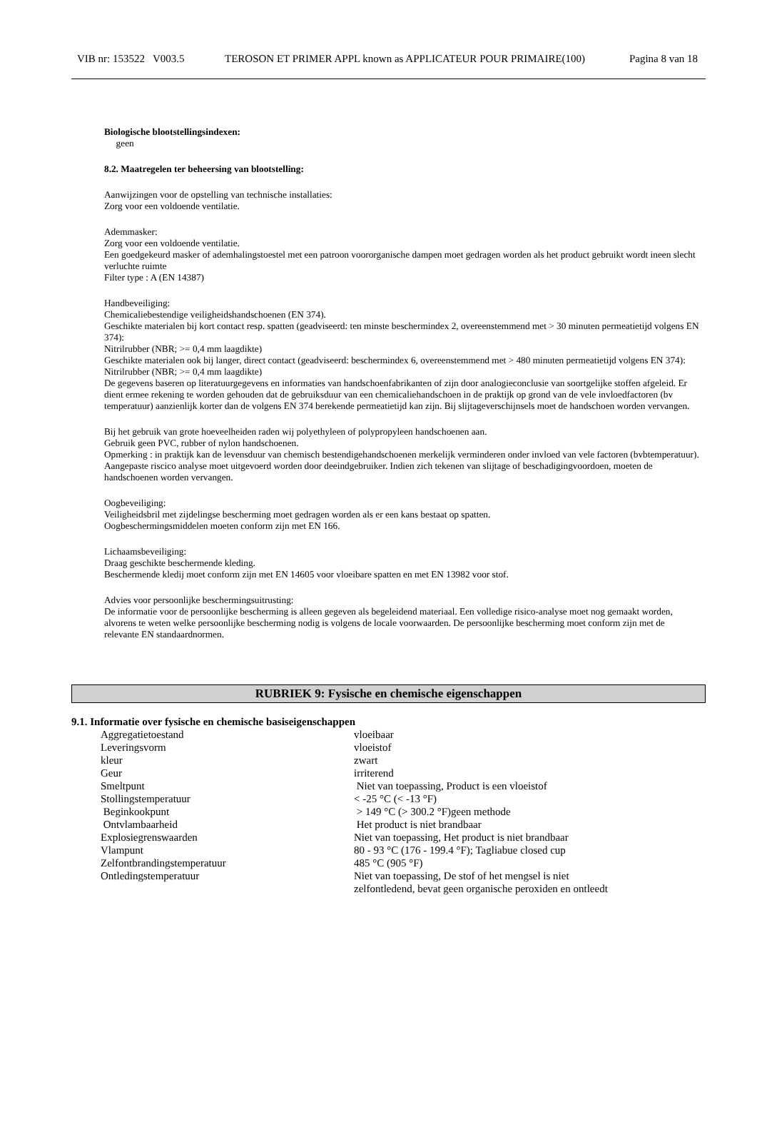VIB nr: 153522 V003.5 TEROSON ET PRIMER APPL known as APPLICATEUR POUR PRIMAIRE(100) Pagina 8 van 18
Biologische blootstellingsindexen:
geen
8.2. Maatregelen ter beheersing van blootstelling:
Aanwijzingen voor de opstelling van technische installaties:
Zorg voor een voldoende ventilatie.
Ademmasker:
Zorg voor een voldoende ventilatie.
Een goedgekeurd masker of ademhalingstoestel met een patroon voororganische dampen moet gedragen worden als het product gebruikt wordt ineen slecht verluchte ruimte
Filter type : A (EN 14387)
Handbeveiliging:
Chemicaliebestendige veiligheidshandschoenen (EN 374).
Geschikte materialen bij kort contact resp. spatten (geadviseerd: ten minste beschermindex 2, overeenstemmend met > 30 minuten permeatietijd volgens EN 374):
Nitrilrubber (NBR; >= 0,4 mm laagdikte)
Geschikte materialen ook bij langer, direct contact (geadviseerd: beschermindex 6, overeenstemmend met > 480 minuten permeatietijd volgens EN 374):
Nitrilrubber (NBR; >= 0,4 mm laagdikte)
De gegevens baseren op literatuurgegevens en informaties van handschoenfabrikanten of zijn door analogieconclusie van soortgelijke stoffen afgeleid. Er dient ermee rekening te worden gehouden dat de gebruiksduur van een chemicaliehandschoen in de praktijk op grond van de vele invloedfactoren (bv temperatuur) aanzienlijk korter dan de volgens EN 374 berekende permeatietijd kan zijn. Bij slijtageverschijnsels moet de handschoen worden vervangen.
Bij het gebruik van grote hoeveelheiden raden wij polyethyleen of polypropyleen handschoenen aan.
Gebruik geen PVC, rubber of nylon handschoenen.
Opmerking : in praktijk kan de levensduur van chemisch bestendigehandschoenen merkelijk verminderen onder invloed van vele factoren (bvbtemperatuur). Aangepaste riscico analyse moet uitgevoerd worden door deeindgebruiker. Indien zich tekenen van slijtage of beschadigingvoordoen, moeten de handschoenen worden vervangen.
Oogbeveiliging:
Veiligheidsbril met zijdelingse bescherming moet gedragen worden als er een kans bestaat op spatten.
Oogbeschermingsmiddelen moeten conform zijn met EN 166.
Lichaamsbeveiliging:
Draag geschikte beschermende kleding.
Beschermende kledij moet conform zijn met EN 14605 voor vloeibare spatten en met EN 13982 voor stof.
Advies voor persoonlijke beschermingsuitrusting:
De informatie voor de persoonlijke bescherming is alleen gegeven als begeleidend materiaal. Een volledige risico-analyse moet nog gemaakt worden, alvorens te weten welke persoonlijke bescherming nodig is volgens de locale voorwaarden. De persoonlijke bescherming moet conform zijn met de relevante EN standaardnormen.
RUBRIEK 9: Fysische en chemische eigenschappen
9.1. Informatie over fysische en chemische basiseigenschappen
| Aggregatietoestand | vloeibaar |
| Leveringsvorm | vloeistof |
| kleur | zwart |
| Geur | irriterend |
| Smeltpunt | Niet van toepassing, Product is een vloeistof |
| Stollingstemperatuur | < -25 °C (< -13 °F) |
| Beginkookpunt | > 149 °C (> 300.2 °F)geen methode |
| Ontvlambaarheid | Het product is niet brandbaar |
| Explosiegrenswaarden | Niet van toepassing, Het product is niet brandbaar |
| Vlampunt | 80 - 93 °C (176 - 199.4 °F); Tagliabue closed cup |
| Zelfontbrandingstemperatuur | 485 °C (905 °F) |
| Ontledingstemperatuur | Niet van toepassing, De stof of het mengsel is niet zelfontledend, bevat geen organische peroxiden en ontleedt |